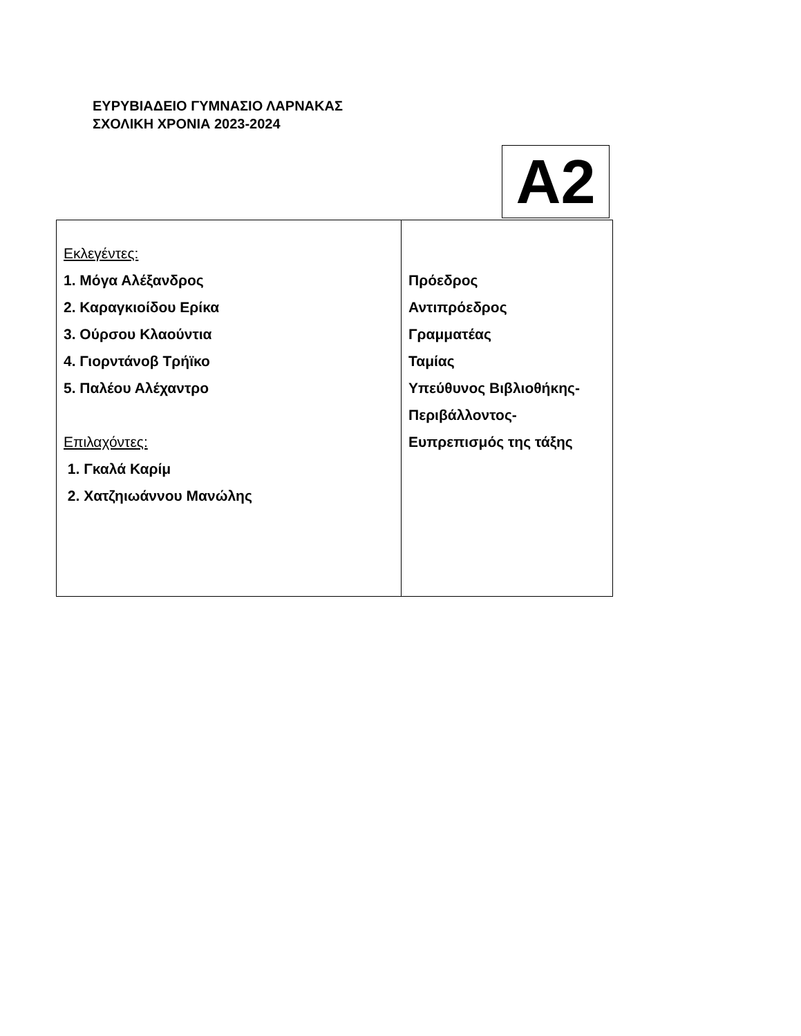ΕΥΡΥΒΙΑΔΕΙΟ ΓΥΜΝΑΣΙΟ ΛΑΡΝΑΚΑΣ
ΣΧΟΛΙΚΗ ΧΡΟΝΙΑ 2023-2024
A2
| Εκλεγέντες: 1. Μόγα Αλέξανδρος 2. Καραγκιοίδου Ερίκα 3. Ούρσου Κλαούντια 4. Γιορντάνοβ Τρήϊκο 5. Παλέου Αλέχαντρο Επιλαχόντες: 1. Γκαλά Καρίμ 2. Χατζηιωάννου Μανώλης | Πρόεδρος Αντιπρόεδρος Γραμματέας Ταμίας Υπεύθυνος Βιβλιοθήκης- Περιβάλλοντος- Ευπρεπισμός της τάξης |